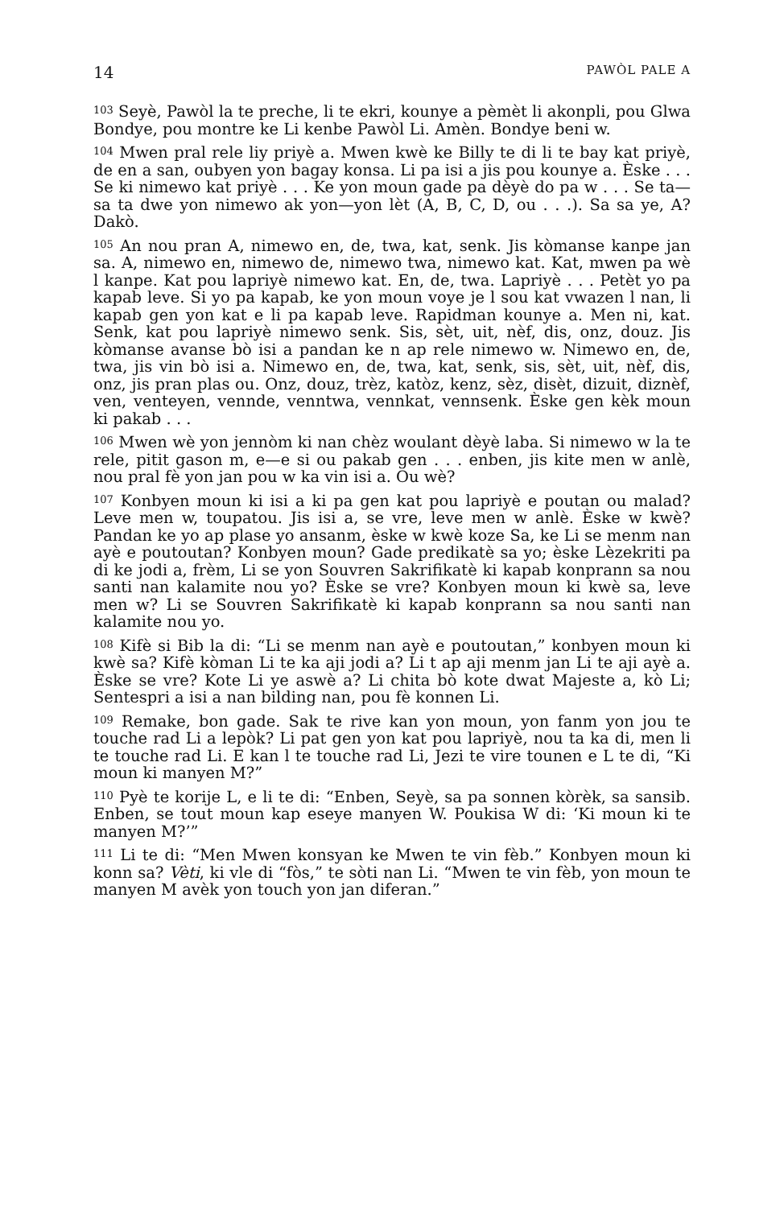14 PAWÒL PALE A
<sup>103</sup> Seyè, Pawòl la te preche, li te ekri, kounye a pèmèt li akonpli, pou Glwa Bondye, pou montre ke Li kenbe Pawòl Li. Amèn. Bondye beni w.
<sup>104</sup> Mwen pral rele liy priyè a. Mwen kwè ke Billy te di li te bay kat priyè, de en a san, oubyen yon bagay konsa. Li pa isi a jis pou kounye a. Èske . . . Se ki nimewo kat priyè . . . Ke yon moun gade pa dèyè do pa w . . . Se ta—sa ta dwe yon nimewo ak yon—yon lèt (A, B, C, D, ou . . .). Sa sa ye, A? Dakò.
<sup>105</sup> An nou pran A, nimewo en, de, twa, kat, senk. Jis kòmanse kanpe jan sa. A, nimewo en, nimewo de, nimewo twa, nimewo kat. Kat, mwen pa wè l kanpe. Kat pou lapriyè nimewo kat. En, de, twa. Lapriyè . . . Petèt yo pa kapab leve. Si yo pa kapab, ke yon moun voye je l sou kat vwazen l nan, li kapab gen yon kat e li pa kapab leve. Rapidman kounye a. Men ni, kat. Senk, kat pou lapriyè nimewo senk. Sis, sèt, uit, nèf, dis, onz, douz. Jis kòmanse avanse bò isi a pandan ke n ap rele nimewo w. Nimewo en, de, twa, jis vin bò isi a. Nimewo en, de, twa, kat, senk, sis, sèt, uit, nèf, dis, onz, jis pran plas ou. Onz, douz, trèz, katòz, kenz, sèz, disèt, dizuit, diznèf, ven, venteyen, vennde, venntwa, vennkat, vennsenk. Èske gen kèk moun ki pakab . . .
<sup>106</sup> Mwen wè yon jennòm ki nan chèz woulant dèyè laba. Si nimewo w la te rele, pitit gason m, e—e si ou pakab gen . . . enben, jis kite men w anlè, nou pral fè yon jan pou w ka vin isi a. Ou wè?
<sup>107</sup> Konbyen moun ki isi a ki pa gen kat pou lapriyè e poutan ou malad? Leve men w, toupatou. Jis isi a, se vre, leve men w anlè. Èske w kwè? Pandan ke yo ap plase yo ansanm, èske w kwè koze Sa, ke Li se menm nan ayè e poutoutan? Konbyen moun? Gade predikatè sa yo; èske Lèzekriti pa di ke jodi a, frèm, Li se yon Souvren Sakrifikatè ki kapab konprann sa nou santi nan kalamite nou yo? Èske se vre? Konbyen moun ki kwè sa, leve men w? Li se Souvren Sakrifikatè ki kapab konprann sa nou santi nan kalamite nou yo.
<sup>108</sup> Kifè si Bib la di: “Li se menm nan ayè e poutoutan,” konbyen moun ki kwè sa? Kifè kòman Li te ka aji jodi a? Li t ap aji menm jan Li te aji ayè a. Èske se vre? Kote Li ye aswè a? Li chita bò kote dwat Majeste a, kò Li; Sentespri a isi a nan bilding nan, pou fè konnen Li.
<sup>109</sup> Remake, bon gade. Sak te rive kan yon moun, yon fanm yon jou te touche rad Li a lepòk? Li pat gen yon kat pou lapriyè, nou ta ka di, men li te touche rad Li. E kan l te touche rad Li, Jezi te vire tounen e L te di, “Ki moun ki manyen M?”
<sup>110</sup> Pyè te korije L, e li te di: “Enben, Seyè, sa pa sonnen kòrèk, sa sansib. Enben, se tout moun kap eseye manyen W. Poukisa W di: ‘Ki moun ki te manyen M?’”
<sup>111</sup> Li te di: “Men Mwen konsyan ke Mwen te vin fèb.” Konbyen moun ki konn sa? Vèti, ki vle di “fòs,” te sòti nan Li. “Mwen te vin fèb, yon moun te manyen M avèk yon touch yon jan diferan.”